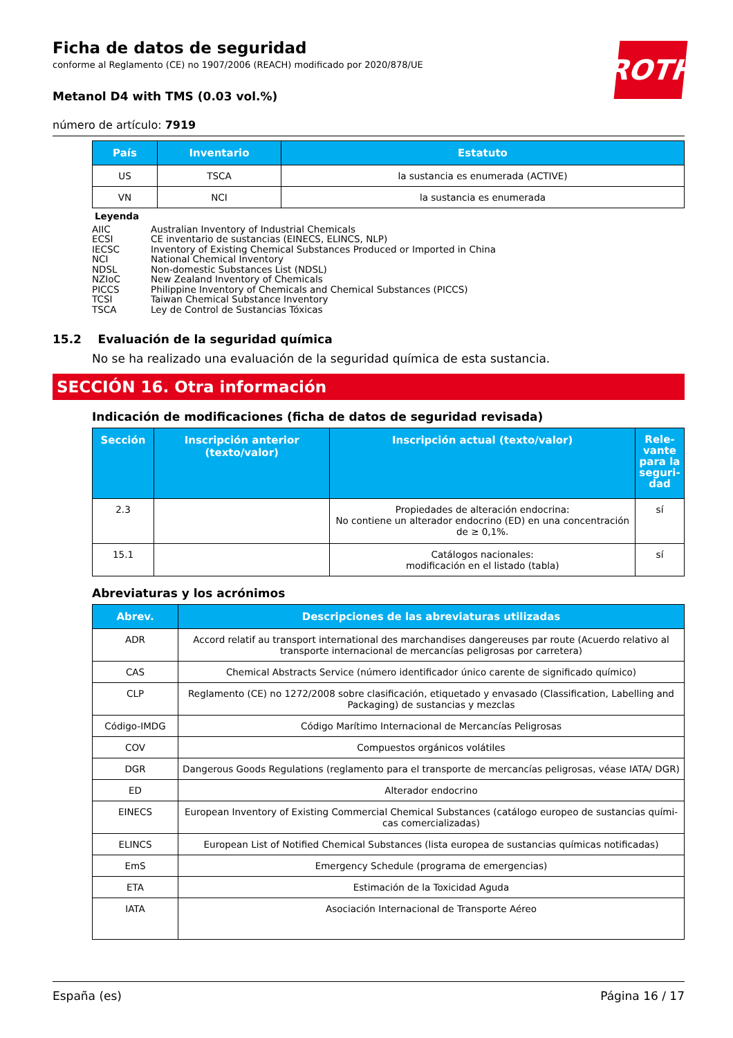ROTH
Ficha de datos de seguridad
conforme al Reglamento (CE) no 1907/2006 (REACH) modificado por 2020/878/UE
Metanol D4 with TMS (0.03 vol.%)
número de artículo: 7919
| País | Inventario | Estatuto |
| --- | --- | --- |
| US | TSCA | la sustancia es enumerada (ACTIVE) |
| VN | NCI | la sustancia es enumerada |
Leyenda
AIIC Australian Inventory of Industrial Chemicals
ECSI CE inventario de sustancias (EINECS, ELINCS, NLP)
IECSC Inventory of Existing Chemical Substances Produced or Imported in China
NCI National Chemical Inventory
NDSL Non-domestic Substances List (NDSL)
NZIoC New Zealand Inventory of Chemicals
PICCS Philippine Inventory of Chemicals and Chemical Substances (PICCS)
TCSI Taiwan Chemical Substance Inventory
TSCA Ley de Control de Sustancias Tóxicas
15.2 Evaluación de la seguridad química
No se ha realizado una evaluación de la seguridad química de esta sustancia.
SECCIÓN 16. Otra información
Indicación de modificaciones (ficha de datos de seguridad revisada)
| Sección | Inscripción anterior (texto/valor) | Inscripción actual (texto/valor) | Rele-vante para la seguri-dad |
| --- | --- | --- | --- |
| 2.3 | | Propiedades de alteración endocrina: No contiene un alterador endocrino (ED) en una concentración de ≥ 0,1%. | sí |
| 15.1 | | Catálogos nacionales: modificación en el listado (tabla) | sí |
Abreviaturas y los acrónimos
| Abrev. | Descripciones de las abreviaturas utilizadas |
| --- | --- |
| ADR | Accord relatif au transport international des marchandises dangereuses par route (Acuerdo relativo al transporte internacional de mercancías peligrosas por carretera) |
| CAS | Chemical Abstracts Service (número identificador único carente de significado químico) |
| CLP | Reglamento (CE) no 1272/2008 sobre clasificación, etiquetado y envasado (Classification, Labelling and Packaging) de sustancias y mezclas |
| Código-IMDG | Código Marítimo Internacional de Mercancías Peligrosas |
| COV | Compuestos orgánicos volátiles |
| DGR | Dangerous Goods Regulations (reglamento para el transporte de mercancías peligrosas, véase IATA/ DGR) |
| ED | Alterador endocrino |
| EINECS | European Inventory of Existing Commercial Chemical Substances (catálogo europeo de sustancias quími-cas comercializadas) |
| ELINCS | European List of Notified Chemical Substances (lista europea de sustancias químicas notificadas) |
| EmS | Emergency Schedule (programa de emergencias) |
| ETA | Estimación de la Toxicidad Aguda |
| IATA | Asociación Internacional de Transporte Aéreo |
España (es) Página 16 / 17